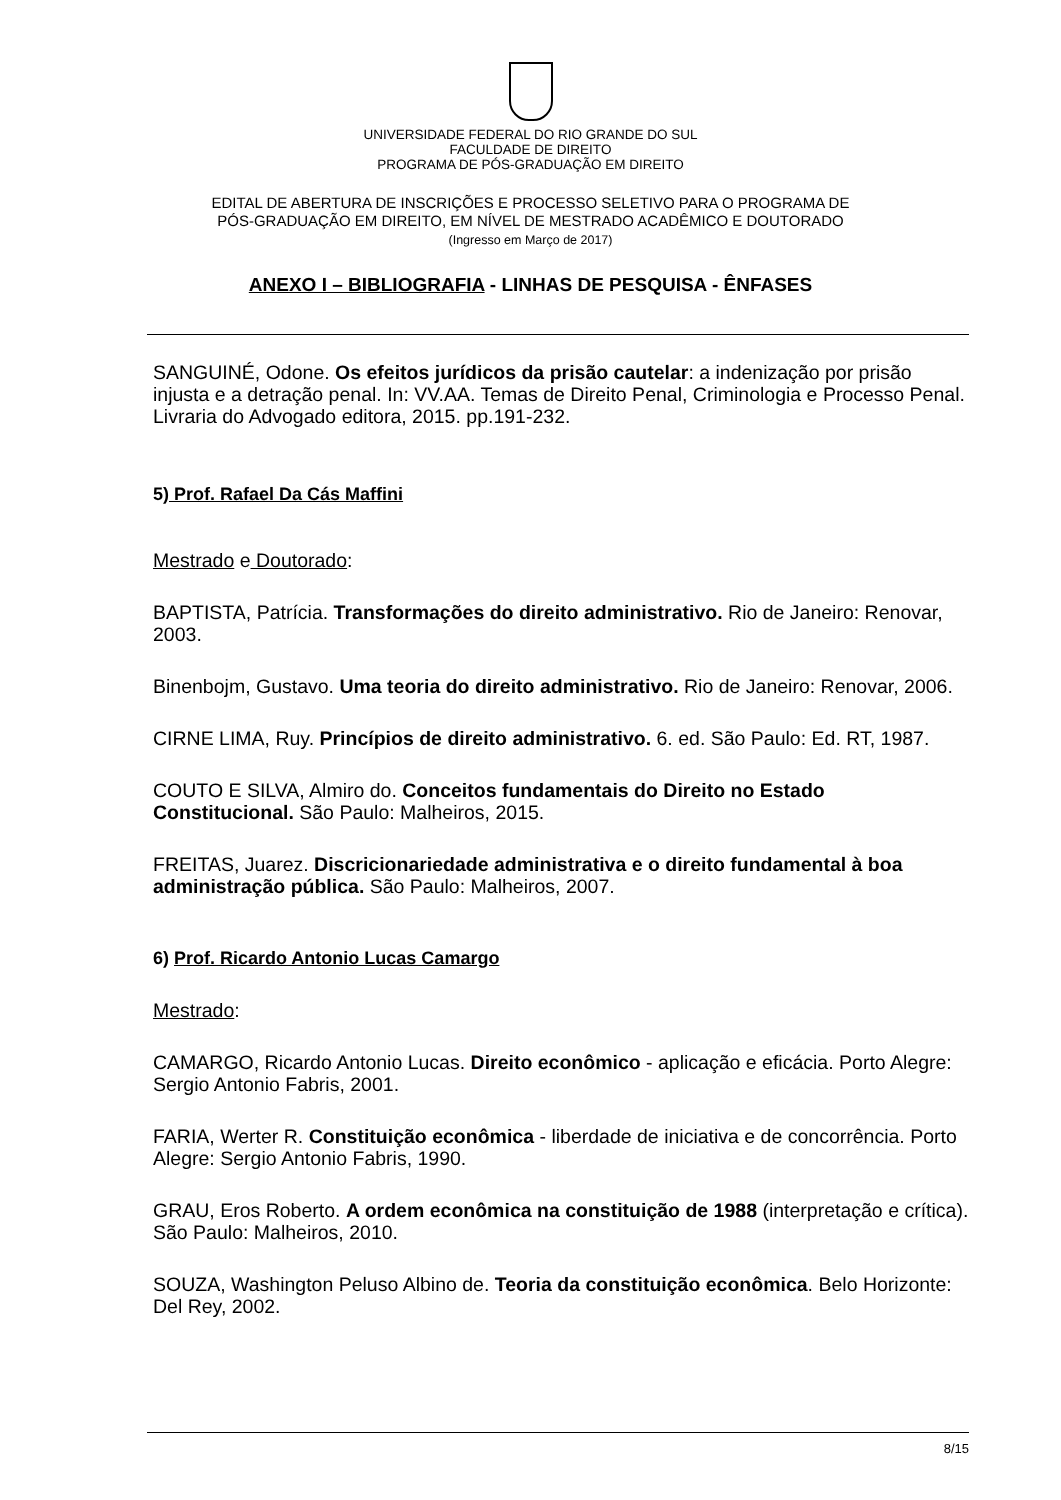UNIVERSIDADE FEDERAL DO RIO GRANDE DO SUL
FACULDADE DE DIREITO
PROGRAMA DE PÓS-GRADUAÇÃO EM DIREITO
EDITAL DE ABERTURA DE INSCRIÇÕES E PROCESSO SELETIVO PARA O PROGRAMA DE
PÓS-GRADUAÇÃO EM DIREITO, EM NÍVEL DE MESTRADO ACADÊMICO E DOUTORADO
(Ingresso em Março de 2017)
ANEXO I – BIBLIOGRAFIA - LINHAS DE PESQUISA - ÊNFASES
SANGUINÉ, Odone. Os efeitos jurídicos da prisão cautelar: a indenização por prisão injusta e a detração penal. In: VV.AA. Temas de Direito Penal, Criminologia e Processo Penal. Livraria do Advogado editora, 2015. pp.191-232.
5) Prof. Rafael Da Cás Maffini
Mestrado e Doutorado:
BAPTISTA, Patrícia. Transformações do direito administrativo. Rio de Janeiro: Renovar, 2003.
Binenbojm, Gustavo. Uma teoria do direito administrativo. Rio de Janeiro: Renovar, 2006.
CIRNE LIMA, Ruy. Princípios de direito administrativo. 6. ed. São Paulo: Ed. RT, 1987.
COUTO E SILVA, Almiro do. Conceitos fundamentais do Direito no Estado Constitucional. São Paulo: Malheiros, 2015.
FREITAS, Juarez. Discricionariedade administrativa e o direito fundamental à boa administração pública. São Paulo: Malheiros, 2007.
6) Prof. Ricardo Antonio Lucas Camargo
Mestrado:
CAMARGO, Ricardo Antonio Lucas. Direito econômico - aplicação e eficácia. Porto Alegre: Sergio Antonio Fabris, 2001.
FARIA, Werter R. Constituição econômica - liberdade de iniciativa e de concorrência. Porto Alegre: Sergio Antonio Fabris, 1990.
GRAU, Eros Roberto. A ordem econômica na constituição de 1988 (interpretação e crítica). São Paulo: Malheiros, 2010.
SOUZA, Washington Peluso Albino de. Teoria da constituição econômica. Belo Horizonte: Del Rey, 2002.
8/15